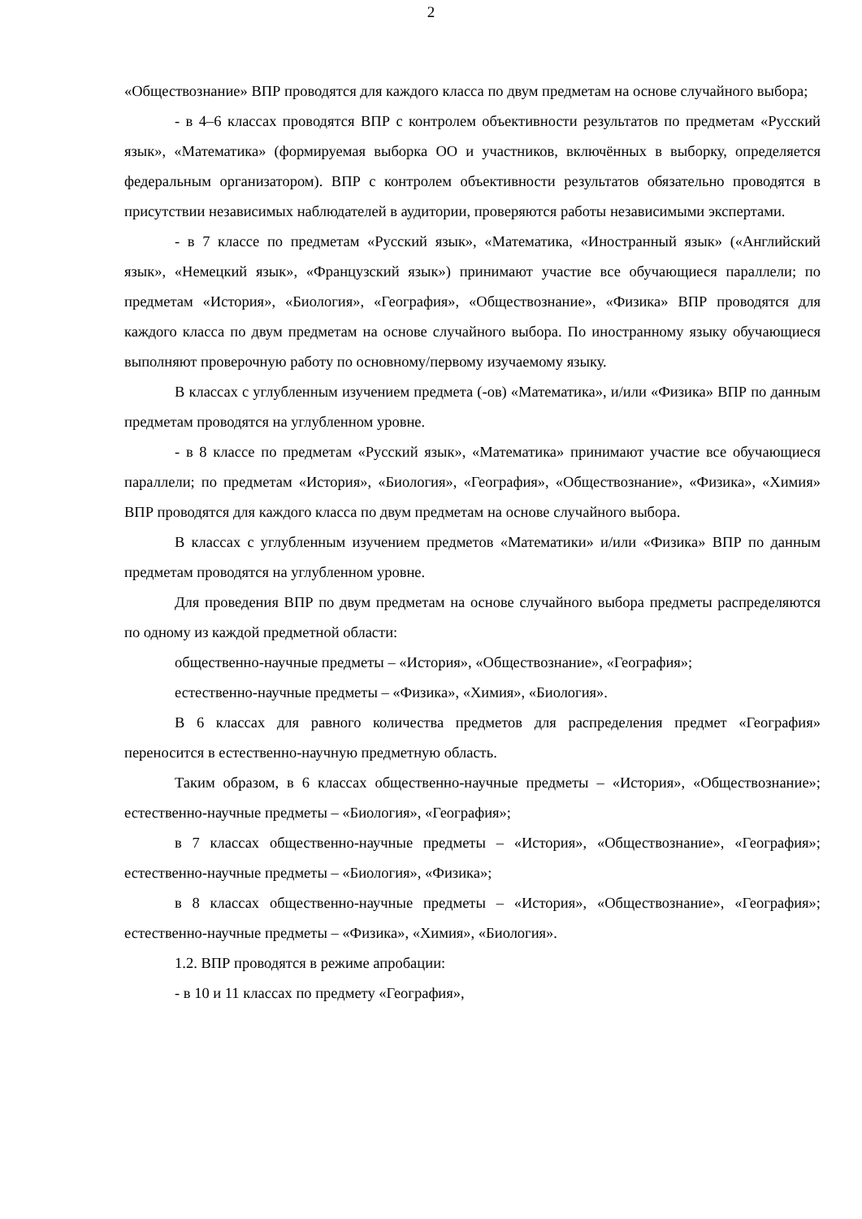2
«Обществознание» ВПР проводятся для каждого класса по двум предметам на основе случайного выбора;
- в 4–6 классах проводятся ВПР с контролем объективности результатов по предметам «Русский язык», «Математика» (формируемая выборка ОО и участников, включённых в выборку, определяется федеральным организатором). ВПР с контролем объективности результатов обязательно проводятся в присутствии независимых наблюдателей в аудитории, проверяются работы независимыми экспертами.
- в 7 классе по предметам «Русский язык», «Математика, «Иностранный язык» («Английский язык», «Немецкий язык», «Французский язык») принимают участие все обучающиеся параллели; по предметам «История», «Биология», «География», «Обществознание», «Физика» ВПР проводятся для каждого класса по двум предметам на основе случайного выбора. По иностранному языку обучающиеся выполняют проверочную работу по основному/первому изучаемому языку.
В классах с углубленным изучением предмета (-ов) «Математика», и/или «Физика» ВПР по данным предметам проводятся на углубленном уровне.
- в 8 классе по предметам «Русский язык», «Математика» принимают участие все обучающиеся параллели; по предметам «История», «Биология», «География», «Обществознание», «Физика», «Химия» ВПР проводятся для каждого класса по двум предметам на основе случайного выбора.
В классах с углубленным изучением предметов «Математики» и/или «Физика» ВПР по данным предметам проводятся на углубленном уровне.
Для проведения ВПР по двум предметам на основе случайного выбора предметы распределяются по одному из каждой предметной области:
общественно-научные предметы – «История», «Обществознание», «География»;
естественно-научные предметы – «Физика», «Химия», «Биология».
В 6 классах для равного количества предметов для распределения предмет «География» переносится в естественно-научную предметную область.
Таким образом, в 6 классах общественно-научные предметы – «История», «Обществознание»; естественно-научные предметы – «Биология», «География»;
в 7 классах общественно-научные предметы – «История», «Обществознание», «География»; естественно-научные предметы – «Биология», «Физика»;
в 8 классах общественно-научные предметы – «История», «Обществознание», «География»; естественно-научные предметы – «Физика», «Химия», «Биология».
1.2. ВПР проводятся в режиме апробации:
- в 10 и 11 классах по предмету «География»,